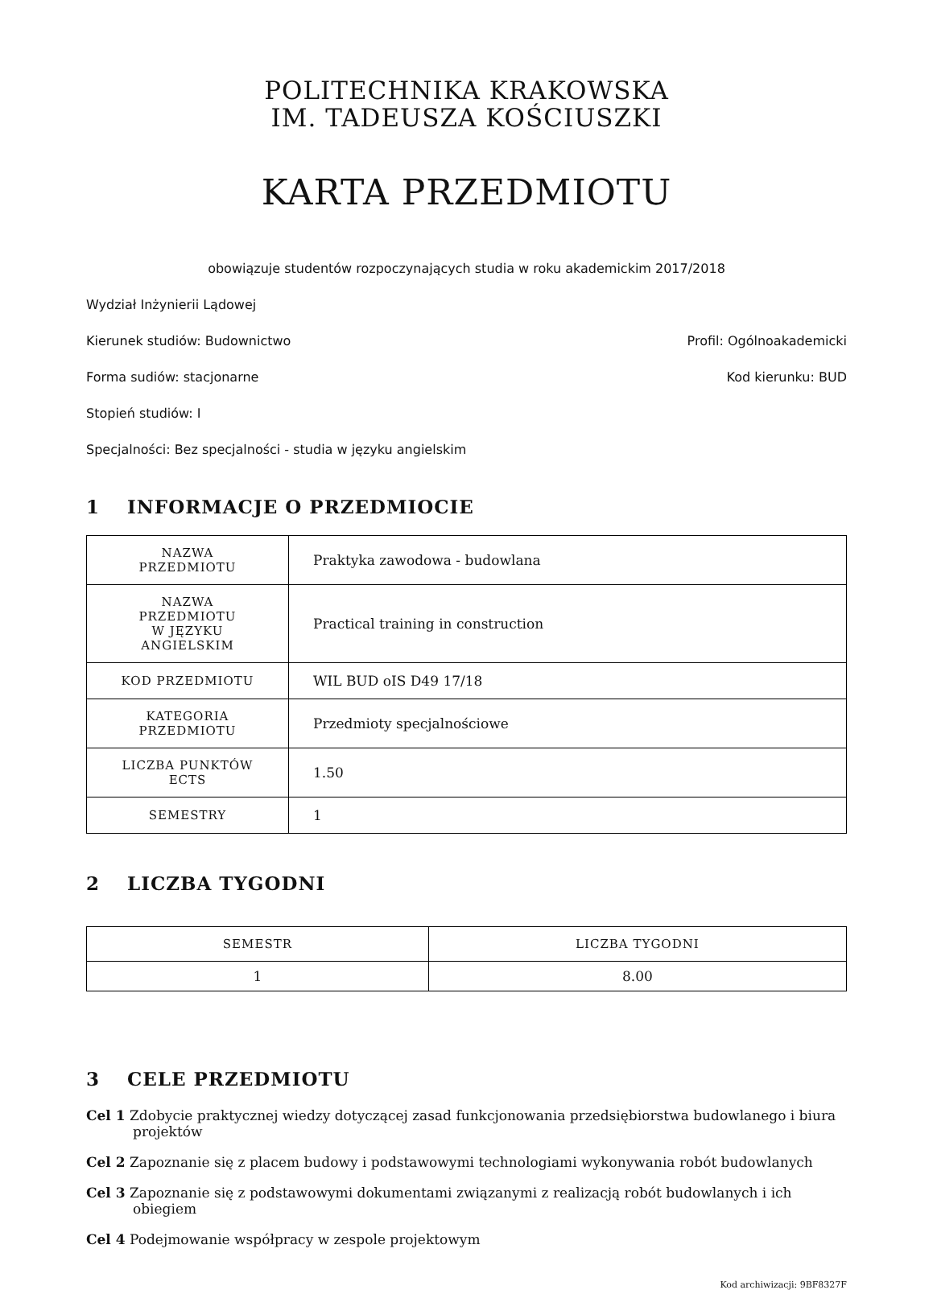POLITECHNIKA KRAKOWSKA
IM. TADEUSZA KOŚCIUSZKI
KARTA PRZEDMIOTU
obowiązuje studentów rozpoczynających studia w roku akademickim 2017/2018
Wydział Inżynierii Lądowej
Kierunek studiów: Budownictwo Profil: Ogólnoakademicki
Forma sudiów: stacjonarne Kod kierunku: BUD
Stopień studiów: I
Specjalności: Bez specjalności - studia w języku angielskim
1 INFORMACJE O PRZEDMIOCIE
| NAZWA PRZEDMIOTU | Praktyka zawodowa - budowlana |
| NAZWA PRZEDMIOTU W JĘZYKU ANGIELSKIM | Practical training in construction |
| KOD PRZEDMIOTU | WIL BUD oIS D49 17/18 |
| KATEGORIA PRZEDMIOTU | Przedmioty specjalnościowe |
| LICZBA PUNKTÓW ECTS | 1.50 |
| SEMESTRY | 1 |
2 LICZBA TYGODNI
| SEMESTR | LICZBA TYGODNI |
| --- | --- |
| 1 | 8.00 |
3 CELE PRZEDMIOTU
Cel 1 Zdobycie praktycznej wiedzy dotyczącej zasad funkcjonowania przedsiębiorstwa budowlanego i biura projektów
Cel 2 Zapoznanie się z placem budowy i podstawowymi technologiami wykonywania robót budowlanych
Cel 3 Zapoznanie się z podstawowymi dokumentami związanymi z realizacją robót budowlanych i ich obiegiem
Cel 4 Podejmowanie współpracy w zespole projektowym
Kod archiwizacji: 9BF8327F